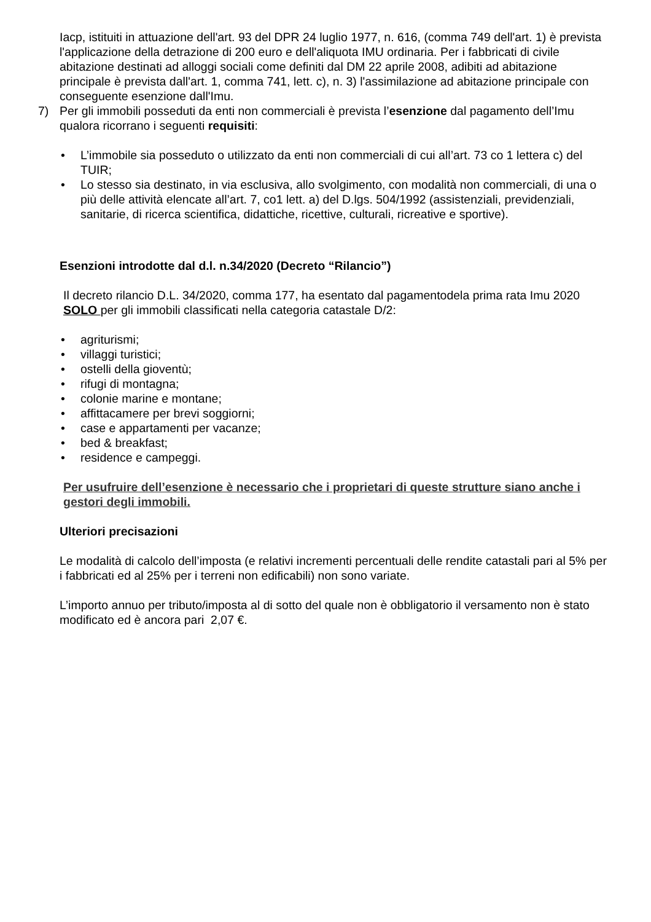Iacp, istituiti in attuazione dell'art. 93 del DPR 24 luglio 1977, n. 616, (comma 749 dell'art. 1) è prevista l'applicazione della detrazione di 200 euro e dell'aliquota IMU ordinaria. Per i fabbricati di civile abitazione destinati ad alloggi sociali come definiti dal DM 22 aprile 2008, adibiti ad abitazione principale è prevista dall'art. 1, comma 741, lett. c), n. 3) l'assimilazione ad abitazione principale con conseguente esenzione dall'Imu.
7) Per gli immobili posseduti da enti non commerciali è prevista l’esenzione dal pagamento dell’Imu qualora ricorrano i seguenti requisiti:
• L’immobile sia posseduto o utilizzato da enti non commerciali di cui all’art. 73 co 1 lettera c) del TUIR;
• Lo stesso sia destinato, in via esclusiva, allo svolgimento, con modalità non commerciali, di una o più delle attività elencate all’art. 7, co1 lett. a) del D.lgs. 504/1992 (assistenziali, previdenziali, sanitarie, di ricerca scientifica, didattiche, ricettive, culturali, ricreative e sportive).
Esenzioni introdotte dal d.l. n.34/2020 (Decreto “Rilancio”)
Il decreto rilancio D.L. 34/2020, comma 177, ha esentato dal pagamentodela prima rata Imu 2020 SOLO per gli immobili classificati nella categoria catastale D/2:
• agriturismi;
• villaggi turistici;
• ostelli della gioventù;
• rifugi di montagna;
• colonie marine e montane;
• affittacamere per brevi soggiorni;
• case e appartamenti per vacanze;
• bed & breakfast;
• residence e campeggi.
Per usufruire dell’esenzione è necessario che i proprietari di queste strutture siano anche i gestori degli immobili.
Ulteriori precisazioni
Le modalità di calcolo dell’imposta (e relativi incrementi percentuali delle rendite catastali pari al 5% per i fabbricati ed al 25% per i terreni non edificabili) non sono variate.
L’importo annuo per tributo/imposta al di sotto del quale non è obbligatorio il versamento non è stato modificato ed è ancora pari 2,07 €.